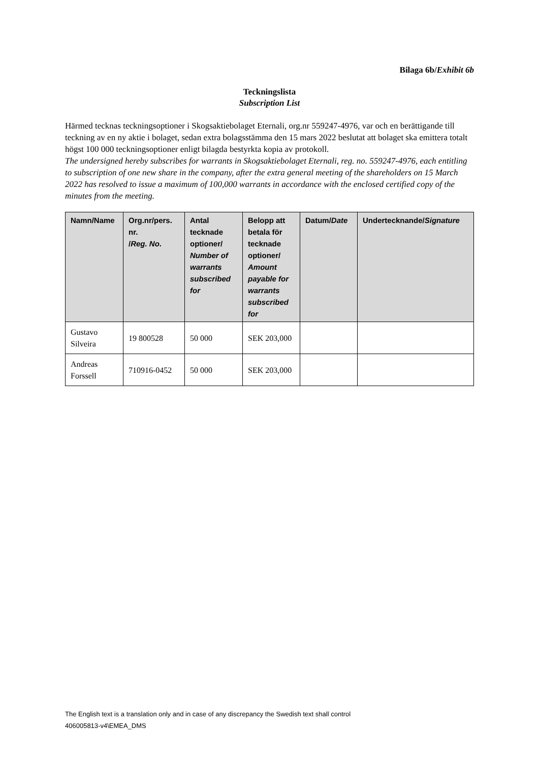Bilaga 6b/Exhibit 6b
Teckningslista
Subscription List
Härmed tecknas teckningsoptioner i Skogsaktiebolaget Eternali, org.nr 559247-4976, var och en berättigande till teckning av en ny aktie i bolaget, sedan extra bolagsstämma den 15 mars 2022 beslutat att bolaget ska emittera totalt högst 100 000 teckningsoptioner enligt bilagda bestyrkta kopia av protokoll.
The undersigned hereby subscribes for warrants in Skogsaktiebolaget Eternali, reg. no. 559247-4976, each entitling to subscription of one new share in the company, after the extra general meeting of the shareholders on 15 March 2022 has resolved to issue a maximum of 100,000 warrants in accordance with the enclosed certified copy of the minutes from the meeting.
| Namn/Name | Org.nr/pers. nr. / Reg. No . | Antal tecknade optioner/ Number of warrants subscribed for | Belopp att betala för tecknade optioner/ Amount payable for warrants subscribed for | Datum/ Date | Undertecknande/ Signature |
| --- | --- | --- | --- | --- | --- |
| Gustavo Silveira | 19 800528 | 50 000 | SEK 203,000 | | |
| Andreas Forssell | 710916-0452 | 50 000 | SEK 203,000 | | |
The English text is a translation only and in case of any discrepancy the Swedish text shall control
406005813-v4\EMEA_DMS